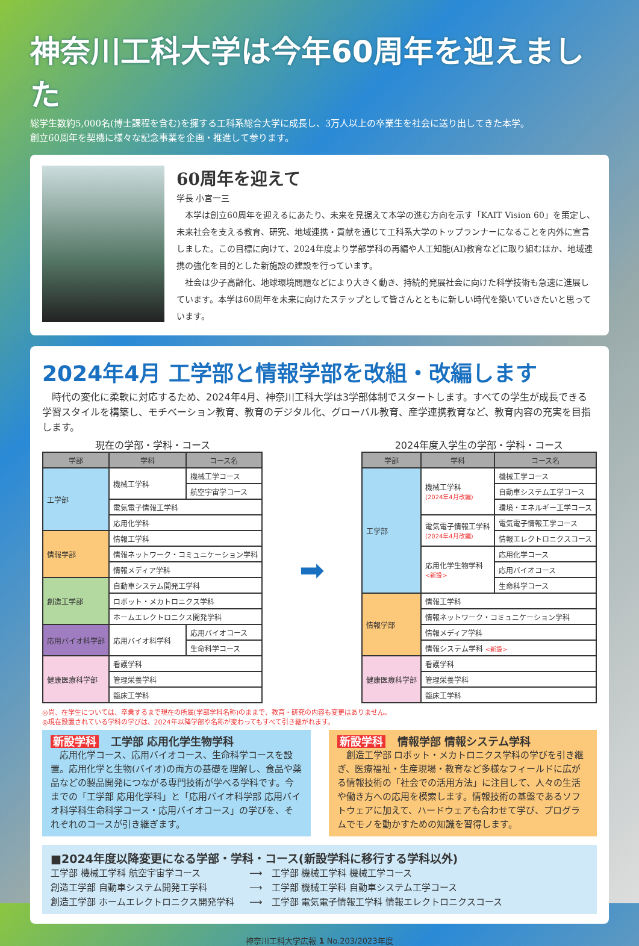神奈川工科大学は今年60周年を迎えました
総学生数約5,000名(博士課程を含む)を擁する工科系総合大学に成長し、3万人以上の卒業生を社会に送り出してきた本学。
創立60周年を契機に様々な記念事業を企画・推進して参ります。
60周年を迎えて
学長 小宮一三
　本学は創立60周年を迎えるにあたり、未来を見据えて本学の進む方向を示す「KAIT Vision 60」を策定し、未来社会を支える教育、研究、地域連携・貢献を通じて工科系大学のトップランナーになることを内外に宣言しました。この目標に向けて、2024年度より学部学科の再編や人工知能(AI)教育などに取り組むほか、地域連携の強化を目的とした新施設の建設を行っています。
　社会は少子高齢化、地球環境問題などにより大きく動き、持続的発展社会に向けた科学技術も急速に進展しています。本学は60周年を未来に向けたステップとして皆さんとともに新しい時代を築いていきたいと思っています。
2024年4月 工学部と情報学部を改組・改編します
　時代の変化に柔軟に対応するため、2024年4月、神奈川工科大学は3学部体制でスタートします。すべての学生が成長できる学習スタイルを構築し、モチベーション教育、教育のデジタル化、グローバル教育、産学連携教育など、教育内容の充実を目指します。
現在の学部・学科・コース
| 学部 | 学科 | コース名 |
| --- | --- | --- |
| 工学部 | 機械工学科 | 機械工学コース |
| | | 航空宇宙学コース |
| | 電気電子情報工学科 | |
| | 応用化学科 | |
| 情報学部 | 情報工学科 | |
| | 情報ネットワーク・コミュニケーション学科 | |
| | 情報メディア学科 | |
| 創造工学部 | 自動車システム開発工学科 | |
| | ロボット・メカトロニクス学科 | |
| | ホームエレクトロニクス開発学科 | |
| 応用バイオ科学部 | 応用バイオ科学科 | 応用バイオコース |
| | | 生命科学コース |
| 健康医療科学部 | 看護学科 | |
| | 管理栄養学科 | |
| | 臨床工学科 | |
➡
2024年度入学生の学部・学科・コース
| 学部 | 学科 | コース名 |
| --- | --- | --- |
| 工学部 | 機械工学科 (2024年4月改編) | 機械工学コース |
| | | 自動車システム工学コース |
| | | 環境・エネルギー工学コース |
| | 電気電子情報工学科 (2024年4月改編) | 電気電子情報工学コース |
| | | 情報エレクトロニクスコース |
| | 応用化学生物学科 <新設> | 応用化学コース |
| | | 応用バイオコース |
| | | 生命科学コース |
| 情報学部 | 情報工学科 | |
| | 情報ネットワーク・コミュニケーション学科 | |
| | 情報メディア学科 | |
| | 情報システム学科 <新設> | |
| 健康医療科学部 | 看護学科 | |
| | 管理栄養学科 | |
| | 臨床工学科 | |
◎尚、在学生については、卒業するまで現在の所属(学部学科名称)のままで、教育・研究の内容も変更はありません。
◎現在設置されている学科の学びは、2024年以降学部や名称が変わってもすべて引き継がれます。
新設学科 工学部 応用化学生物学科
　応用化学コース、応用バイオコース、生命科学コースを設置。応用化学と生物(バイオ)の両方の基礎を理解し、食品や薬品などの製品開発につながる専門技術が学べる学科です。今までの「工学部 応用化学科」と「応用バイオ科学部 応用バイオ科学科生命科学コース・応用バイオコース」の学びを、それぞれのコースが引き継ぎます。
新設学科 情報学部 情報システム学科
　創造工学部 ロボット・メカトロニクス学科の学びを引き継ぎ、医療福祉・生産現場・教育など多様なフィールドに広がる情報技術の「社会での活用方法」に注目して、人々の生活や働き方への応用を模索します。情報技術の基盤であるソフトウェアに加えて、ハードウェアも合わせて学び、プログラムでモノを動かすための知識を習得します。
■2024年度以降変更になる学部・学科・コース(新設学科に移行する学科以外)
工学部 機械工学科 航空宇宙学コース ⟶　工学部 機械工学科 機械工学コース
創造工学部 自動車システム開発工学科 ⟶　工学部 機械工学科 自動車システム工学コース
創造工学部 ホームエレクトロニクス開発学科 ⟶　工学部 電気電子情報工学科 情報エレクトロニクスコース
神奈川工科大学広報 1 No.203/2023年度